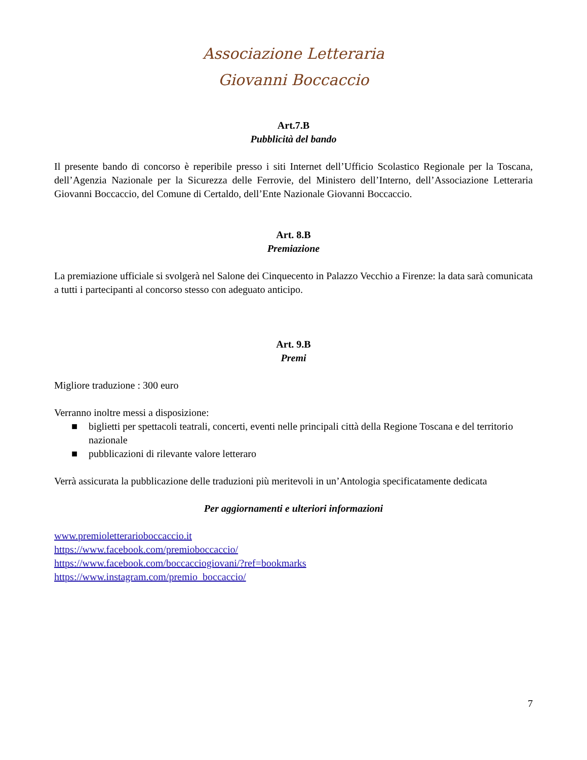Associazione Letteraria
Giovanni Boccaccio
Art.7.B
Pubblicità del bando
Il presente bando di concorso è reperibile presso i siti Internet dell’Ufficio Scolastico Regionale per la Toscana, dell’Agenzia Nazionale per la Sicurezza delle Ferrovie, del Ministero dell’Interno, dell’Associazione Letteraria Giovanni Boccaccio, del Comune di Certaldo, dell’Ente Nazionale Giovanni Boccaccio.
Art. 8.B
Premiazione
La premiazione ufficiale si svolgerà nel Salone dei Cinquecento in Palazzo Vecchio a Firenze: la data sarà comunicata a tutti i partecipanti al concorso stesso con adeguato anticipo.
Art. 9.B
Premi
Migliore traduzione : 300 euro
Verranno inoltre messi a disposizione:
■ biglietti per spettacoli teatrali, concerti, eventi nelle principali città della Regione Toscana e del territorio nazionale
■ pubblicazioni di rilevante valore letteraro
Verrà assicurata la pubblicazione delle traduzioni più meritevoli in un’Antologia specificatamente dedicata
Per aggiornamenti e ulteriori informazioni
www.premioletterarioboccaccio.it
https://www.facebook.com/premioboccaccio/
https://www.facebook.com/boccacciogiovani/?ref=bookmarks
https://www.instagram.com/premio_boccaccio/
7